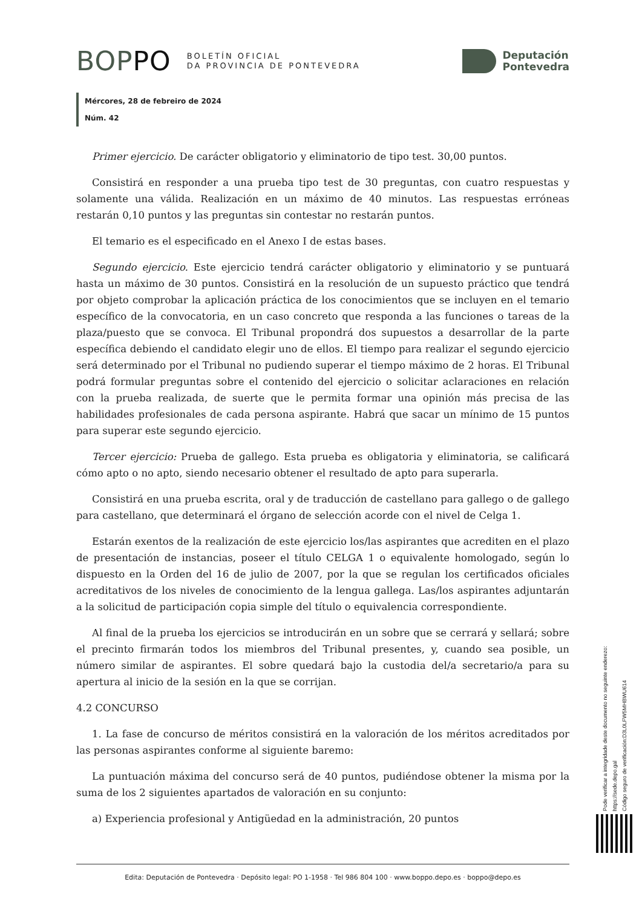BOPPO BOLETÍN OFICIAL
DA PROVINCIA DE PONTEVEDRA
Deputación
Pontevedra
Mércores, 28 de febreiro de 2024
Núm. 42
Primer ejercicio. De carácter obligatorio y eliminatorio de tipo test. 30,00 puntos.
Consistirá en responder a una prueba tipo test de 30 preguntas, con cuatro respuestas y solamente una válida. Realización en un máximo de 40 minutos. Las respuestas erróneas restarán 0,10 puntos y las preguntas sin contestar no restarán puntos.
El temario es el especificado en el Anexo I de estas bases.
Segundo ejercicio. Este ejercicio tendrá carácter obligatorio y eliminatorio y se puntuará hasta un máximo de 30 puntos. Consistirá en la resolución de un supuesto práctico que tendrá por objeto comprobar la aplicación práctica de los conocimientos que se incluyen en el temario específico de la convocatoria, en un caso concreto que responda a las funciones o tareas de la plaza/puesto que se convoca. El Tribunal propondrá dos supuestos a desarrollar de la parte específica debiendo el candidato elegir uno de ellos. El tiempo para realizar el segundo ejercicio será determinado por el Tribunal no pudiendo superar el tiempo máximo de 2 horas. El Tribunal podrá formular preguntas sobre el contenido del ejercicio o solicitar aclaraciones en relación con la prueba realizada, de suerte que le permita formar una opinión más precisa de las habilidades profesionales de cada persona aspirante. Habrá que sacar un mínimo de 15 puntos para superar este segundo ejercicio.
Tercer ejercicio: Prueba de gallego. Esta prueba es obligatoria y eliminatoria, se calificará cómo apto o no apto, siendo necesario obtener el resultado de apto para superarla.
Consistirá en una prueba escrita, oral y de traducción de castellano para gallego o de gallego para castellano, que determinará el órgano de selección acorde con el nivel de Celga 1.
Estarán exentos de la realización de este ejercicio los/las aspirantes que acrediten en el plazo de presentación de instancias, poseer el título CELGA 1 o equivalente homologado, según lo dispuesto en la Orden del 16 de julio de 2007, por la que se regulan los certificados oficiales acreditativos de los niveles de conocimiento de la lengua gallega. Las/los aspirantes adjuntarán a la solicitud de participación copia simple del título o equivalencia correspondiente.
Al final de la prueba los ejercicios se introducirán en un sobre que se cerrará y sellará; sobre el precinto firmarán todos los miembros del Tribunal presentes, y, cuando sea posible, un número similar de aspirantes. El sobre quedará bajo la custodia del/a secretario/a para su apertura al inicio de la sesión en la que se corrijan.
4.2 CONCURSO
1. La fase de concurso de méritos consistirá en la valoración de los méritos acreditados por las personas aspirantes conforme al siguiente baremo:
La puntuación máxima del concurso será de 40 puntos, pudiéndose obtener la misma por la suma de los 2 siguientes apartados de valoración en su conjunto:
a) Experiencia profesional y Antigüedad en la administración, 20 puntos
Pode verificar a integridade deste documento no seguinte enderezo:
https://sede.depo.gal
Código seguro de verificación:D3L0LFW5MHBWU614
Edita: Deputación de Pontevedra · Depósito legal: PO 1-1958 · Tel 986 804 100 · www.boppo.depo.es · boppo@depo.es